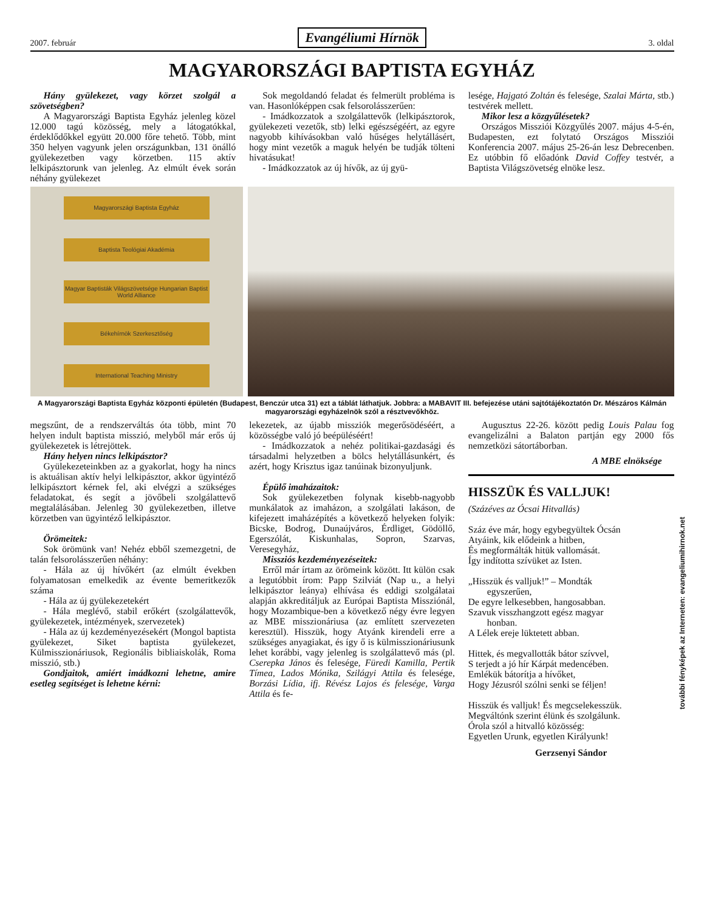2007. február Evangéliumi Hírnök 3. oldal
MAGYARORSZÁGI BAPTISTA EGYHÁZ
Hány gyülekezet, vagy körzet szolgál a szövetségben?
A Magyarországi Baptista Egyház jelenleg közel 12.000 tagú közösség, mely a látogatókkal, érdeklődőkkel együtt 20.000 főre tehető. Több, mint 350 helyen vagyunk jelen országunkban, 131 önálló gyülekezetben vagy körzetben. 115 aktív lelkipásztorunk van jelenleg. Az elmúlt évek során néhány gyülekezet
Sok megoldandó feladat és felmerült probléma is van. Hasonlóképpen csak felsorolásszerűen:
- Imádkozzatok a szolgálattevők (lelkipásztorok, gyülekezeti vezetők, stb) lelki egészségéért, az egyre nagyobb kihívásokban való hűséges helytállásért, hogy mint vezetők a maguk helyén be tudják tölteni hivatásukat!
- Imádkozzatok az új hívők, az új gyü-
lesége, Hajgató Zoltán és felesége, Szalai Márta, stb.) testvérek mellett.
Mikor lesz a közgyűlésetek?
Országos Missziói Közgyűlés 2007. május 4-5-én, Budapesten, ezt folytató Országos Missziói Konferencia 2007. május 25-26-án lesz Debrecenben. Ez utóbbin fő előadónk David Coffey testvér, a Baptista Világszövetség elnöke lesz.
Magyarországi Baptista Egyház
Baptista Teológiai Akadémia
Magyar Baptisták Világszövetsége Hungarian Baptist World Alliance
Békehírnök Szerkesztőség
International Teaching Ministry
A Magyarországi Baptista Egyház központi épületén (Budapest, Benczúr utca 31) ezt a táblát láthatjuk. Jobbra: a MABAVIT III. befejezése utáni sajtótájékoztatón Dr. Mészáros Kálmán magyarországi egyházelnök szól a résztvevőkhöz.
megszűnt, de a rendszerváltás óta több, mint 70 helyen indult baptista misszió, melyből már erős új gyülekezetek is létrejöttek.
Hány helyen nincs lelkipásztor?
Gyülekezeteinkben az a gyakorlat, hogy ha nincs is aktuálisan aktív helyi lelkipásztor, akkor ügyintéző lelkipásztort kérnek fel, aki elvégzi a szükséges feladatokat, és segít a jövőbeli szolgálattevő megtalálásában. Jelenleg 30 gyülekezetben, illetve körzetben van ügyintéző lelkipásztor.
Örömeitek:
Sok örömünk van! Nehéz ebből szemezgetni, de talán felsorolásszerűen néhány:
- Hála az új hívőkért (az elmúlt években folyamatosan emelkedik az évente bemeritkezők száma
- Hála az új gyülekezetekért
- Hála meglévő, stabil erőkért (szolgálattevők, gyülekezetek, intézmények, szervezetek)
- Hála az új kezdeményezésekért (Mongol baptista gyülekezet, Siket baptista gyülekezet, Külmisszionáriusok, Regionális bibliaiskolák, Roma misszió, stb.)
Gondjaitok, amiért imádkozni lehetne, amire esetleg segítséget is lehetne kérni:
lekezetek, az újabb missziók megerősödéséért, a közösségbe való jó beépüléséért!
- Imádkozzatok a nehéz politikai-gazdasági és társadalmi helyzetben a bölcs helytállásunkért, és azért, hogy Krisztus igaz tanúinak bizonyuljunk.
Épülő imaházaitok:
Sok gyülekezetben folynak kisebb-nagyobb munkálatok az imaházon, a szolgálati lakáson, de kifejezett imaházépítés a következő helyeken folyik: Bicske, Bodrog, Dunaújváros, Érdliget, Gödöllő, Egerszólát, Kiskunhalas, Sopron, Szarvas, Veresegyház,
Missziós kezdeményezéseitek:
Erről már írtam az örömeink között. Itt külön csak a legutóbbit írom: Papp Szilviát (Nap u., a helyi lelkipásztor leánya) elhívása és eddigi szolgálatai alapján akkreditáljuk az Európai Baptista Missziónál, hogy Mozambique-ben a következő négy évre legyen az MBE misszionáriusa (az említett szervezeten keresztül). Hisszük, hogy Atyánk kirendeli erre a szükséges anyagiakat, és így ő is külmisszionáriusunk lehet korábbi, vagy jelenleg is szolgálattevő más (pl. Cserepka János és felesége, Füredi Kamilla, Pertik Tímea, Lados Mónika, Szilágyi Attila és felesége, Borzási Lídia, ifj. Révész Lajos és felesége, Varga Attila és fe-
Augusztus 22-26. között pedig Louis Palau fog evangelizálni a Balaton partján egy 2000 fős nemzetközi sátortáborban.
A MBE elnöksége
HISSZÜK ÉS VALLJUK!
(Százéves az Ócsai Hitvallás)
Száz éve már, hogy egybegyültek Ócsán
Atyáink, kik elődeink a hitben,
És megformálták hitük vallomását.
Így indította szívüket az Isten.
„Hisszük és valljuk!” – Mondták
egyszerűen,
De egyre lelkesebben, hangosabban.
Szavuk visszhangzott egész magyar
honban.
A Lélek ereje lüktetett abban.
Hittek, és megvallották bátor szívvel,
S terjedt a jó hír Kárpát medencében.
Emlékük bátorítja a hívőket,
Hogy Jézusról szólni senki se féljen!
Hisszük és valljuk! És megcselekesszük.
Megváltónk szerint élünk és szolgálunk.
Órola szól a hitvalló közösség:
Egyetlen Urunk, egyetlen Királyunk!
Gerzsenyi Sándor
további fényképek az Interneten: evangeliumihirnok.net